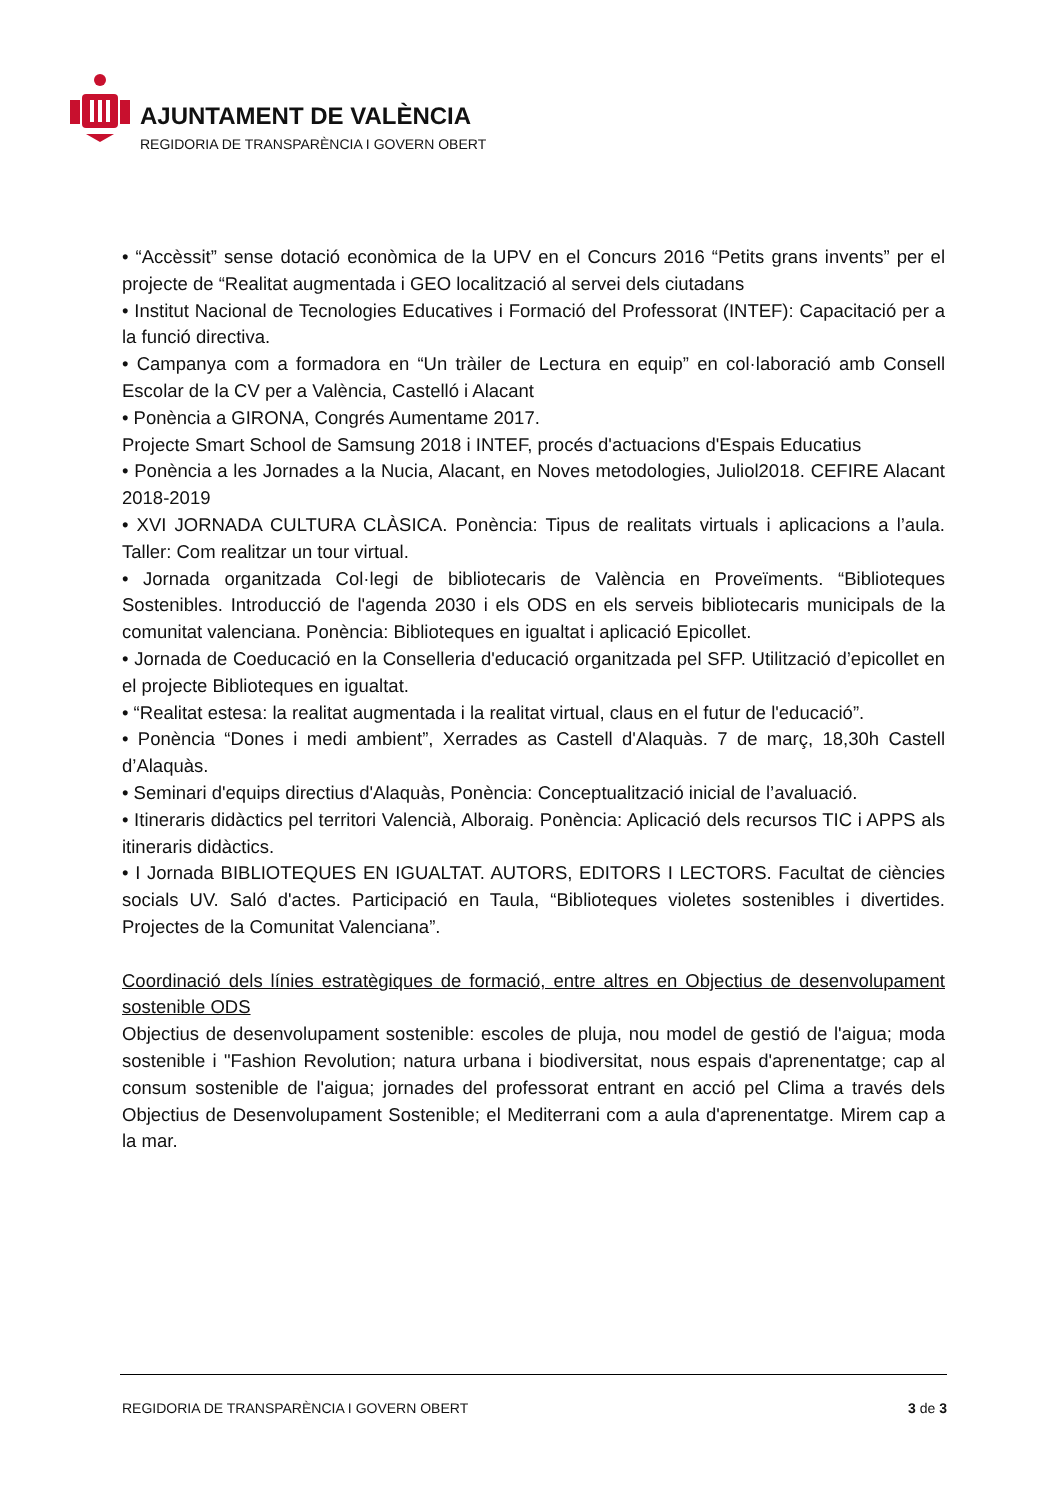AJUNTAMENT DE VALÈNCIA
REGIDORIA DE TRANSPARÈNCIA I GOVERN OBERT
• “Accèssit” sense dotació econòmica de la UPV en el Concurs 2016 “Petits grans invents” per el projecte de “Realitat augmentada i GEO localització al servei dels ciutadans
• Institut Nacional de Tecnologies Educatives i Formació del Professorat (INTEF): Capacitació per a la funció directiva.
• Campanya com a formadora en “Un tràiler de Lectura en equip” en col·laboració amb Consell Escolar de la CV per a València, Castelló i Alacant
• Ponència a GIRONA, Congrés Aumentame 2017.
Projecte Smart School de Samsung 2018 i INTEF, procés d'actuacions d'Espais Educatius
• Ponència a les Jornades a la Nucia, Alacant, en Noves metodologies, Juliol2018. CEFIRE Alacant 2018-2019
• XVI JORNADA CULTURA CLÀSICA. Ponència: Tipus de realitats virtuals i aplicacions a l’aula. Taller: Com realitzar un tour virtual.
• Jornada organitzada Col·legi de bibliotecaris de València en Proveïments. “Biblioteques Sostenibles. Introducció de l'agenda 2030 i els ODS en els serveis bibliotecaris municipals de la comunitat valenciana. Ponència: Biblioteques en igualtat i aplicació Epicollet.
• Jornada de Coeducació en la Conselleria d'educació organitzada pel SFP. Utilització d’epicollet en el projecte Biblioteques en igualtat.
• “Realitat estesa: la realitat augmentada i la realitat virtual, claus en el futur de l'educació”.
• Ponència “Dones i medi ambient”, Xerrades as Castell d'Alaquàs. 7 de març, 18,30h Castell d’Alaquàs.
• Seminari d'equips directius d'Alaquàs, Ponència: Conceptualització inicial de l’avaluació.
• Itineraris didàctics pel territori Valencià, Alboraig. Ponència: Aplicació dels recursos TIC i APPS als itineraris didàctics.
• I Jornada BIBLIOTEQUES EN IGUALTAT. AUTORS, EDITORS I LECTORS. Facultat de ciències socials UV. Saló d'actes. Participació en Taula, “Biblioteques violetes sostenibles i divertides. Projectes de la Comunitat Valenciana”.
Coordinació dels línies estratègiques de formació, entre altres en Objectius de desenvolupament sostenible ODS
Objectius de desenvolupament sostenible: escoles de pluja, nou model de gestió de l'aigua; moda sostenible i "Fashion Revolution; natura urbana i biodiversitat, nous espais d'aprenentatge; cap al consum sostenible de l'aigua; jornades del professorat entrant en acció pel Clima a través dels Objectius de Desenvolupament Sostenible; el Mediterrani com a aula d'aprenentatge. Mirem cap a la mar.
REGIDORIA DE TRANSPARÈNCIA I GOVERN OBERT 3 de 3